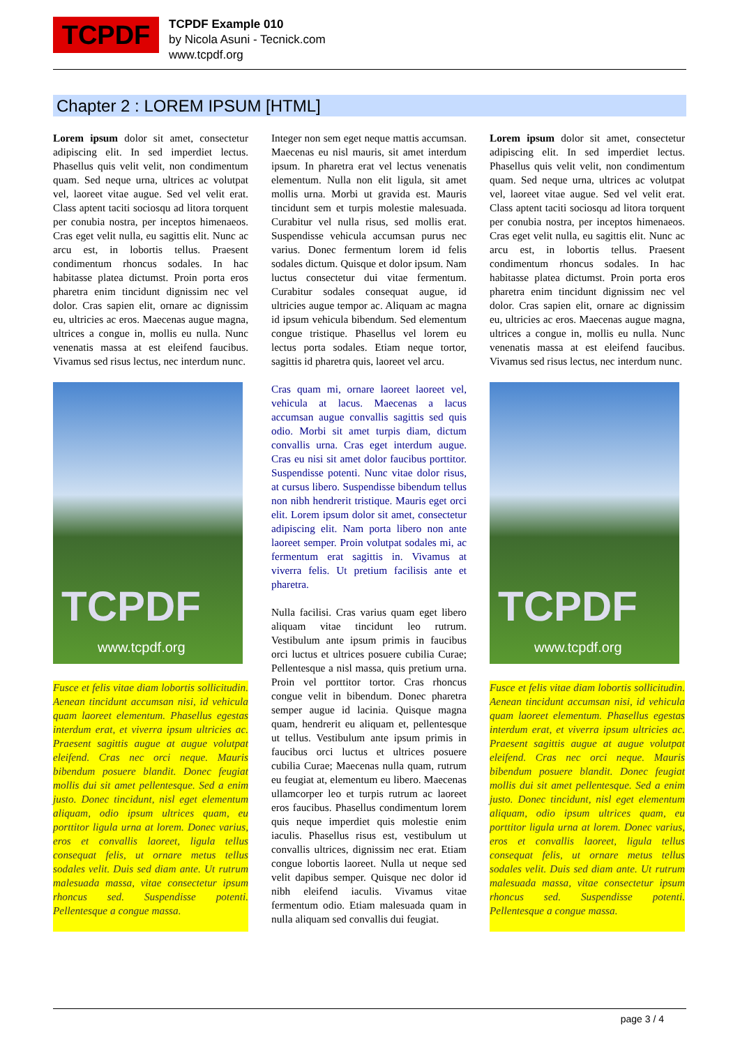TCPDF
TCPDF Example 010
by Nicola Asuni - Tecnick.com
www.tcpdf.org
Chapter 2 : LOREM IPSUM [HTML]
Lorem ipsum dolor sit amet, consectetur adipiscing elit. In sed imperdiet lectus. Phasellus quis velit velit, non condimentum quam. Sed neque urna, ultrices ac volutpat vel, laoreet vitae augue. Sed vel velit erat. Class aptent taciti sociosqu ad litora torquent per conubia nostra, per inceptos himenaeos. Cras eget velit nulla, eu sagittis elit. Nunc ac arcu est, in lobortis tellus. Praesent condimentum rhoncus sodales. In hac habitasse platea dictumst. Proin porta eros pharetra enim tincidunt dignissim nec vel dolor. Cras sapien elit, ornare ac dignissim eu, ultricies ac eros. Maecenas augue magna, ultrices a congue in, mollis eu nulla. Nunc venenatis massa at est eleifend faucibus. Vivamus sed risus lectus, nec interdum nunc.
TCPDF
www.tcpdf.org
Fusce et felis vitae diam lobortis sollicitudin. Aenean tincidunt accumsan nisi, id vehicula quam laoreet elementum. Phasellus egestas interdum erat, et viverra ipsum ultricies ac. Praesent sagittis augue at augue volutpat eleifend. Cras nec orci neque. Mauris bibendum posuere blandit. Donec feugiat mollis dui sit amet pellentesque. Sed a enim justo. Donec tincidunt, nisl eget elementum aliquam, odio ipsum ultrices quam, eu porttitor ligula urna at lorem. Donec varius, eros et convallis laoreet, ligula tellus consequat felis, ut ornare metus tellus sodales velit. Duis sed diam ante. Ut rutrum malesuada massa, vitae consectetur ipsum rhoncus sed. Suspendisse potenti. Pellentesque a congue massa.
Integer non sem eget neque mattis accumsan. Maecenas eu nisl mauris, sit amet interdum ipsum. In pharetra erat vel lectus venenatis elementum. Nulla non elit ligula, sit amet mollis urna. Morbi ut gravida est. Mauris tincidunt sem et turpis molestie malesuada. Curabitur vel nulla risus, sed mollis erat. Suspendisse vehicula accumsan purus nec varius. Donec fermentum lorem id felis sodales dictum. Quisque et dolor ipsum. Nam luctus consectetur dui vitae fermentum. Curabitur sodales consequat augue, id ultricies augue tempor ac. Aliquam ac magna id ipsum vehicula bibendum. Sed elementum congue tristique. Phasellus vel lorem eu lectus porta sodales. Etiam neque tortor, sagittis id pharetra quis, laoreet vel arcu.
Cras quam mi, ornare laoreet laoreet vel, vehicula at lacus. Maecenas a lacus accumsan augue convallis sagittis sed quis odio. Morbi sit amet turpis diam, dictum convallis urna. Cras eget interdum augue. Cras eu nisi sit amet dolor faucibus porttitor. Suspendisse potenti. Nunc vitae dolor risus, at cursus libero. Suspendisse bibendum tellus non nibh hendrerit tristique. Mauris eget orci elit. Lorem ipsum dolor sit amet, consectetur adipiscing elit. Nam porta libero non ante laoreet semper. Proin volutpat sodales mi, ac fermentum erat sagittis in. Vivamus at viverra felis. Ut pretium facilisis ante et pharetra.
Nulla facilisi. Cras varius quam eget libero aliquam vitae tincidunt leo rutrum. Vestibulum ante ipsum primis in faucibus orci luctus et ultrices posuere cubilia Curae; Pellentesque a nisl massa, quis pretium urna. Proin vel porttitor tortor. Cras rhoncus congue velit in bibendum. Donec pharetra semper augue id lacinia. Quisque magna quam, hendrerit eu aliquam et, pellentesque ut tellus. Vestibulum ante ipsum primis in faucibus orci luctus et ultrices posuere cubilia Curae; Maecenas nulla quam, rutrum eu feugiat at, elementum eu libero. Maecenas ullamcorper leo et turpis rutrum ac laoreet eros faucibus. Phasellus condimentum lorem quis neque imperdiet quis molestie enim iaculis. Phasellus risus est, vestibulum ut convallis ultrices, dignissim nec erat. Etiam congue lobortis laoreet. Nulla ut neque sed velit dapibus semper. Quisque nec dolor id nibh eleifend iaculis. Vivamus vitae fermentum odio. Etiam malesuada quam in nulla aliquam sed convallis dui feugiat.
Lorem ipsum dolor sit amet, consectetur adipiscing elit. In sed imperdiet lectus. Phasellus quis velit velit, non condimentum quam. Sed neque urna, ultrices ac volutpat vel, laoreet vitae augue. Sed vel velit erat. Class aptent taciti sociosqu ad litora torquent per conubia nostra, per inceptos himenaeos. Cras eget velit nulla, eu sagittis elit. Nunc ac arcu est, in lobortis tellus. Praesent condimentum rhoncus sodales. In hac habitasse platea dictumst. Proin porta eros pharetra enim tincidunt dignissim nec vel dolor. Cras sapien elit, ornare ac dignissim eu, ultricies ac eros. Maecenas augue magna, ultrices a congue in, mollis eu nulla. Nunc venenatis massa at est eleifend faucibus. Vivamus sed risus lectus, nec interdum nunc.
TCPDF
www.tcpdf.org
Fusce et felis vitae diam lobortis sollicitudin. Aenean tincidunt accumsan nisi, id vehicula quam laoreet elementum. Phasellus egestas interdum erat, et viverra ipsum ultricies ac. Praesent sagittis augue at augue volutpat eleifend. Cras nec orci neque. Mauris bibendum posuere blandit. Donec feugiat mollis dui sit amet pellentesque. Sed a enim justo. Donec tincidunt, nisl eget elementum aliquam, odio ipsum ultrices quam, eu porttitor ligula urna at lorem. Donec varius, eros et convallis laoreet, ligula tellus consequat felis, ut ornare metus tellus sodales velit. Duis sed diam ante. Ut rutrum malesuada massa, vitae consectetur ipsum rhoncus sed. Suspendisse potenti. Pellentesque a congue massa.
page 3 / 4